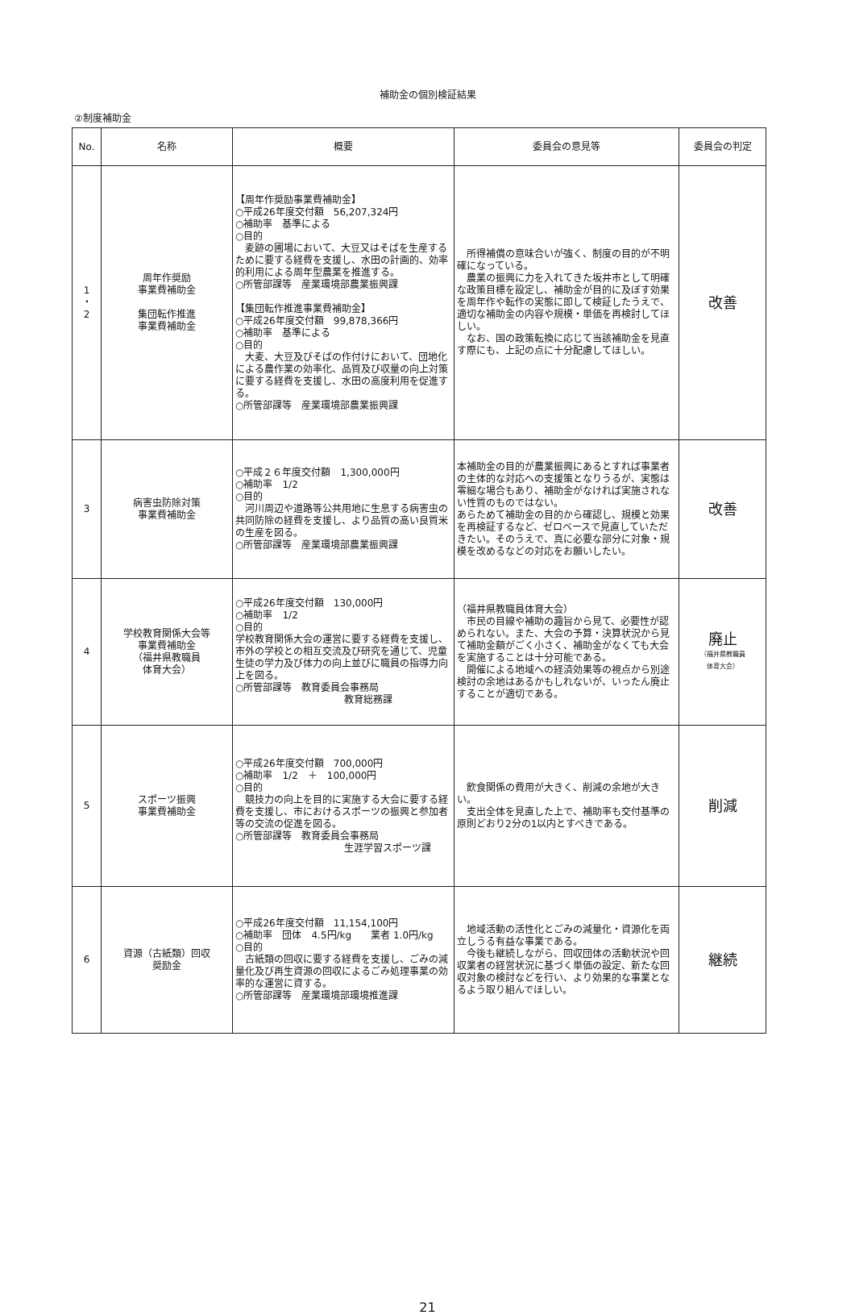補助金の個別検証結果
②制度補助金
| No. | 名称 | 概要 | 委員会の意見等 | 委員会の判定 |
| --- | --- | --- | --- | --- |
| 1 ・ 2 | 周年作奨励 事業費補助金 集団転作推進 事業費補助金 | 【周年作奨励事業費補助金】 ○平成26年度交付額 56,207,324円 ○補助率 基準による ○目的 麦跡の圃場において、大豆又はそばを生産するために要する経費を支援し、水田の計画的、効率的利用による周年型農業を推進する。 ○所管部課等 産業環境部農業振興課 【集団転作推進事業費補助金】 ○平成26年度交付額 99,878,366円 ○補助率 基準による ○目的 大麦、大豆及びそばの作付けにおいて、団地化による農作業の効率化、品質及び収量の向上対策に要する経費を支援し、水田の高度利用を促進する。 ○所管部課等 産業環境部農業振興課 | 所得補償の意味合いが強く、制度の目的が不明確になっている。 農業の振興に力を入れてきた坂井市として明確な政策目標を設定し、補助金が目的に及ぼす効果を周年作や転作の実態に即して検証したうえで、適切な補助金の内容や規模・単価を再検討してほしい。 なお、国の政策転換に応じて当該補助金を見直す際にも、上記の点に十分配慮してほしい。 | 改善 |
| 3 | 病害虫防除対策 事業費補助金 | ○平成２６年度交付額 1,300,000円 ○補助率 1/2 ○目的 河川周辺や道路等公共用地に生息する病害虫の共同防除の経費を支援し、より品質の高い良質米の生産を図る。 ○所管部課等 産業環境部農業振興課 | 本補助金の目的が農業振興にあるとすれば事業者の主体的な対応への支援策となりうるが、実態は零細な場合もあり、補助金がなければ実施されない性質のものではない。 あらためて補助金の目的から確認し、規模と効果を再検証するなど、ゼロベースで見直していただきたい。そのうえで、真に必要な部分に対象・規模を改めるなどの対応をお願いしたい。 | 改善 |
| 4 | 学校教育関係大会等 事業費補助金 （福井県教職員 体育大会） | ○平成26年度交付額 130,000円 ○補助率 1/2 ○目的 学校教育関係大会の運営に要する経費を支援し、市外の学校との相互交流及び研究を通じて、児童生徒の学力及び体力の向上並びに職員の指導力向上を図る。 ○所管部課等 教育委員会事務局 教育総務課 | （福井県教職員体育大会） 市民の目線や補助の趣旨から見て、必要性が認められない。また、大会の予算・決算状況から見て補助金額がごく小さく、補助金がなくても大会を実施することは十分可能である。 開催による地域への経済効果等の視点から別途検討の余地はあるかもしれないが、いったん廃止することが適切である。 | 廃止 （福井県教職員 体育大会） |
| 5 | スポーツ振興 事業費補助金 | ○平成26年度交付額 700,000円 ○補助率 1/2 ＋ 100,000円 ○目的 競技力の向上を目的に実施する大会に要する経費を支援し、市におけるスポーツの振興と参加者等の交流の促進を図る。 ○所管部課等 教育委員会事務局 生涯学習スポーツ課 | 飲食関係の費用が大きく、削減の余地が大きい。 支出全体を見直した上で、補助率も交付基準の原則どおり2分の1以内とすべきである。 | 削減 |
| 6 | 資源（古紙類）回収 奨励金 | ○平成26年度交付額 11,154,100円 ○補助率 団体 4.5円/kg 業者 1.0円/kg ○目的 古紙類の回収に要する経費を支援し、ごみの減量化及び再生資源の回収によるごみ処理事業の効率的な運営に資する。 ○所管部課等 産業環境部環境推進課 | 地域活動の活性化とごみの減量化・資源化を両立しうる有益な事業である。 今後も継続しながら、回収団体の活動状況や回収業者の経営状況に基づく単価の設定、新たな回収対象の検討などを行い、より効果的な事業となるよう取り組んでほしい。 | 継続 |
21